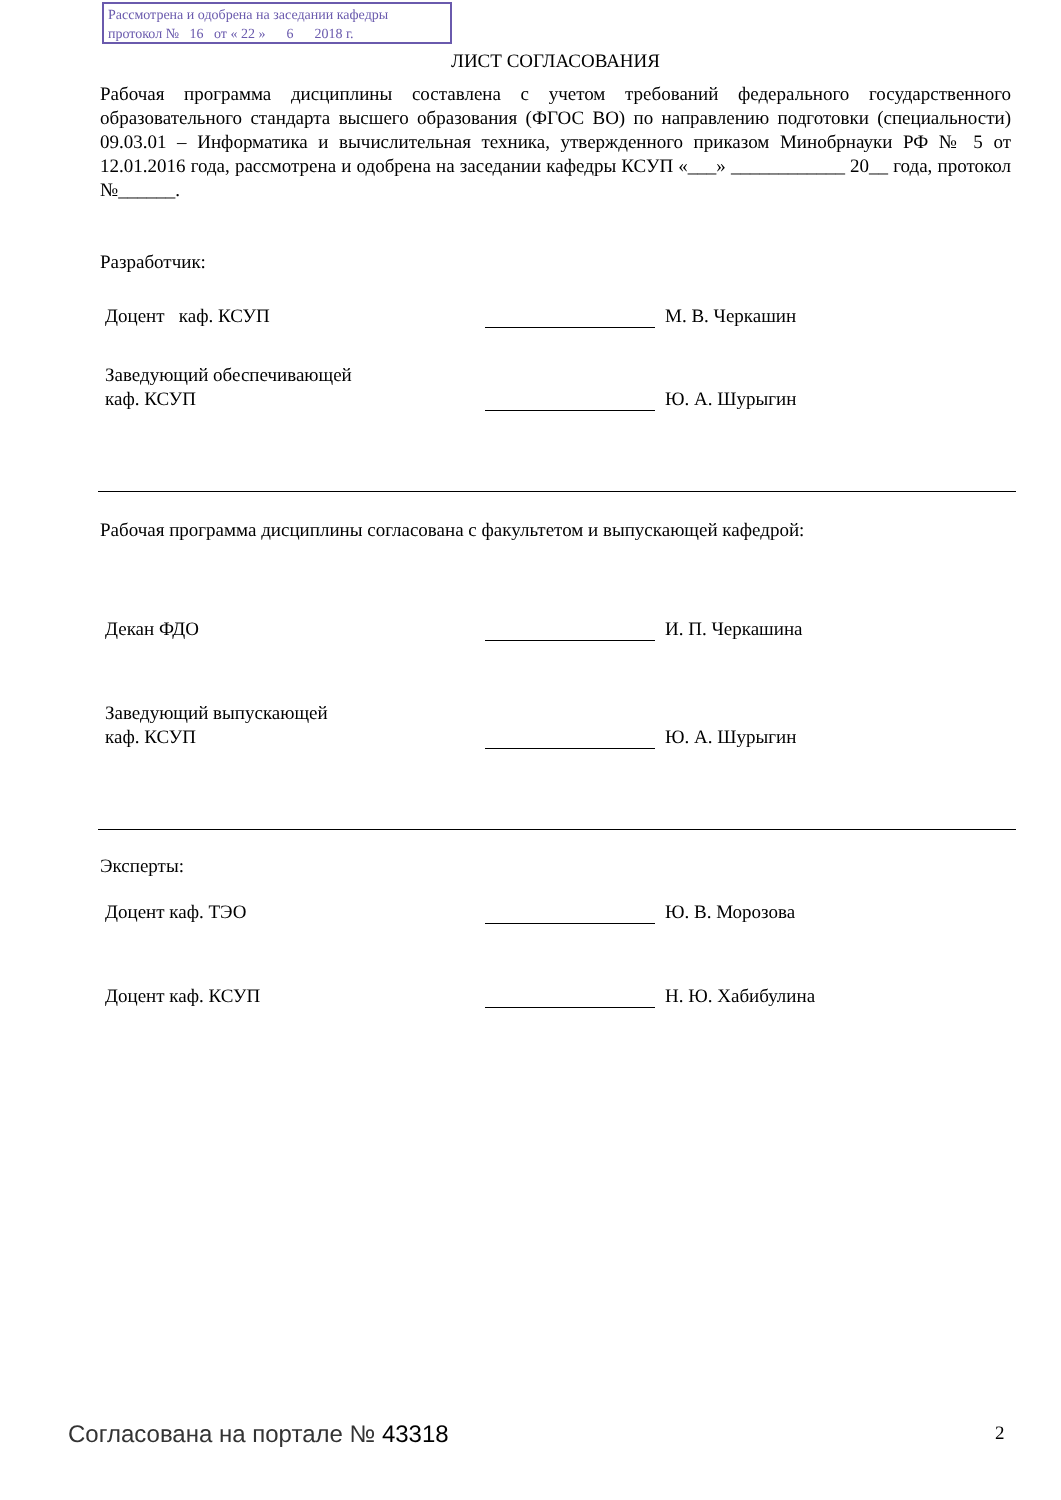Рассмотрена и одобрена на заседании кафедры
протокол № 16 от « 22 » 6 2018 г.
ЛИСТ СОГЛАСОВАНИЯ
Рабочая программа дисциплины составлена с учетом требований федерального государственного образовательного стандарта высшего образования (ФГОС ВО) по направлению подготовки (специальности) 09.03.01 – Информатика и вычислительная техника, утвержденного приказом Минобрнауки РФ № 5 от 12.01.2016 года, рассмотрена и одобрена на заседании кафедры КСУП «___» ____________ 20__ года, протокол №______.
Разработчик:
Доцент каф. КСУП
М. В. Черкашин
Заведующий обеспечивающей
каф. КСУП
Ю. А. Шурыгин
Рабочая программа дисциплины согласована с факультетом и выпускающей кафедрой:
Декан ФДО
И. П. Черкашина
Заведующий выпускающей
каф. КСУП
Ю. А. Шурыгин
Эксперты:
Доцент каф. ТЭО
Ю. В. Морозова
Доцент каф. КСУП
Н. Ю. Хабибулина
Согласована на портале № 43318 2